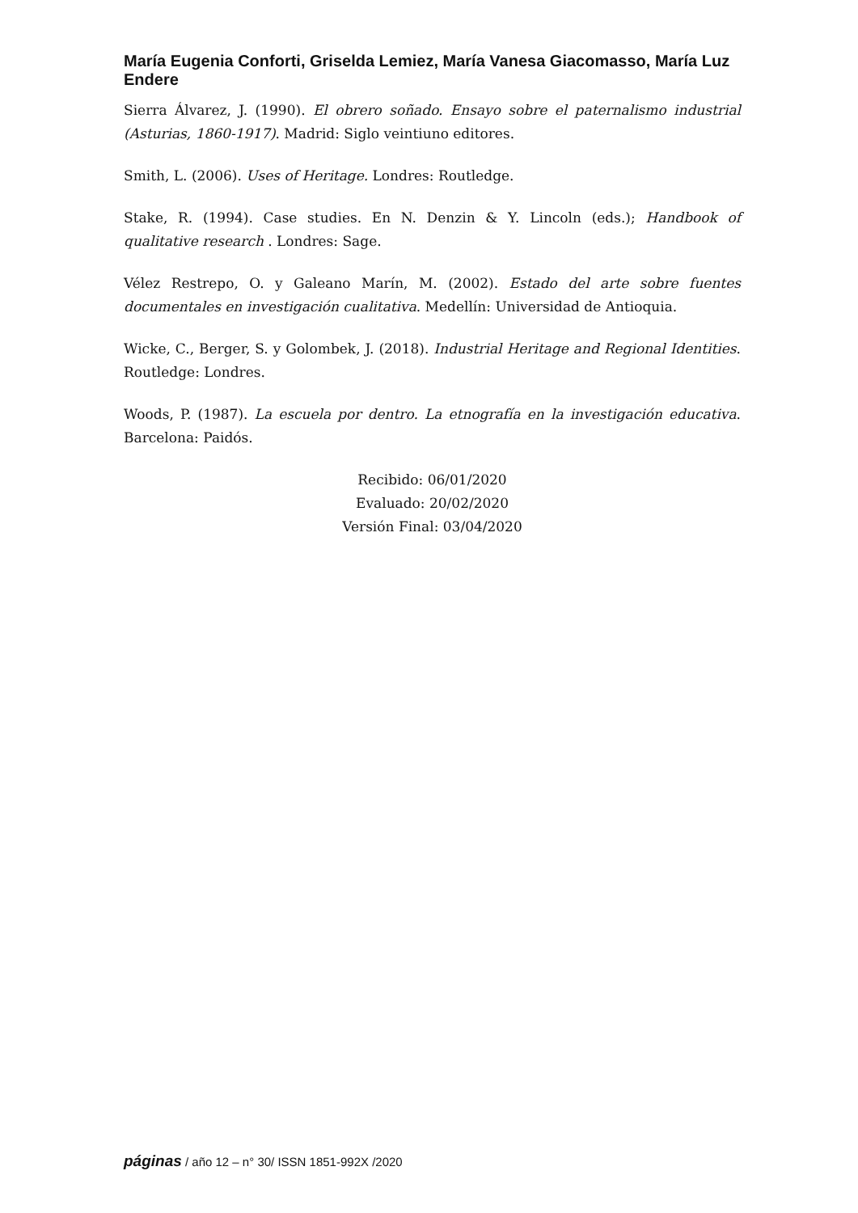María Eugenia Conforti, Griselda Lemiez, María Vanesa Giacomasso, María Luz Endere
Sierra Álvarez, J. (1990). El obrero soñado. Ensayo sobre el paternalismo industrial (Asturias, 1860-1917). Madrid: Siglo veintiuno editores.
Smith, L. (2006). Uses of Heritage. Londres: Routledge.
Stake, R. (1994). Case studies. En N. Denzin & Y. Lincoln (eds.); Handbook of qualitative research . Londres: Sage.
Vélez Restrepo, O. y Galeano Marín, M. (2002). Estado del arte sobre fuentes documentales en investigación cualitativa. Medellín: Universidad de Antioquia.
Wicke, C., Berger, S. y Golombek, J. (2018). Industrial Heritage and Regional Identities. Routledge: Londres.
Woods, P. (1987). La escuela por dentro. La etnografía en la investigación educativa. Barcelona: Paidós.
Recibido: 06/01/2020
Evaluado: 20/02/2020
Versión Final: 03/04/2020
páginas / año 12 – n° 30/ ISSN 1851-992X /2020